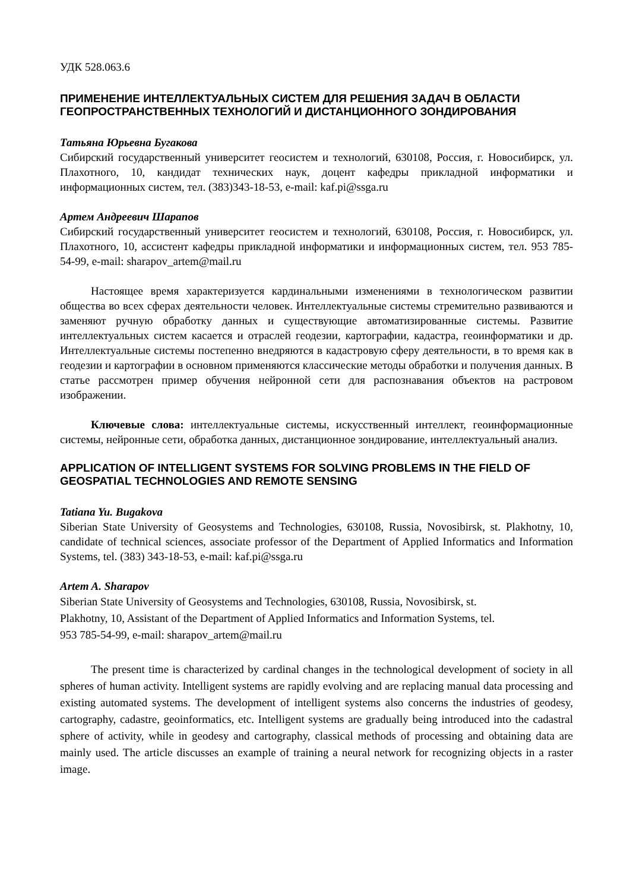УДК 528.063.6
ПРИМЕНЕНИЕ ИНТЕЛЛЕКТУАЛЬНЫХ СИСТЕМ ДЛЯ РЕШЕНИЯ ЗАДАЧ В ОБЛАСТИ ГЕОПРОСТРАНСТВЕННЫХ ТЕХНОЛОГИЙ И ДИСТАНЦИОННОГО ЗОНДИРОВАНИЯ
Татьяна Юрьевна Бугакова
Сибирский государственный университет геосистем и технологий, 630108, Россия, г. Новосибирск, ул. Плахотного, 10, кандидат технических наук, доцент кафедры прикладной информатики и информационных систем, тел. (383)343-18-53, e-mail: kaf.pi@ssga.ru
Артем Андреевич Шарапов
Сибирский государственный университет геосистем и технологий, 630108, Россия, г. Новосибирск, ул. Плахотного, 10, ассистент кафедры прикладной информатики и информационных систем, тел. 953 785-54-99, e-mail: sharapov_artem@mail.ru
Настоящее время характеризуется кардинальными изменениями в технологическом развитии общества во всех сферах деятельности человек. Интеллектуальные системы стремительно развиваются и заменяют ручную обработку данных и существующие автоматизированные системы. Развитие интеллектуальных систем касается и отраслей геодезии, картографии, кадастра, геоинформатики и др. Интеллектуальные системы постепенно внедряются в кадастровую сферу деятельности, в то время как в геодезии и картографии в основном применяются классические методы обработки и получения данных. В статье рассмотрен пример обучения нейронной сети для распознавания объектов на растровом изображении.
Ключевые слова: интеллектуальные системы, искусственный интеллект, геоинформационные системы, нейронные сети, обработка данных, дистанционное зондирование, интеллектуальный анализ.
APPLICATION OF INTELLIGENT SYSTEMS FOR SOLVING PROBLEMS IN THE FIELD OF GEOSPATIAL TECHNOLOGIES AND REMOTE SENSING
Tatiana Yu. Bugakova
Siberian State University of Geosystems and Technologies, 630108, Russia, Novosibirsk, st. Plakhotny, 10, candidate of technical sciences, associate professor of the Department of Applied Informatics and Information Systems, tel. (383) 343-18-53, e-mail: kaf.pi@ssga.ru
Artem A. Sharapov
Siberian State University of Geosystems and Technologies, 630108, Russia, Novosibirsk, st.
Plakhotny, 10, Assistant of the Department of Applied Informatics and Information Systems, tel.
953 785-54-99, e-mail: sharapov_artem@mail.ru
The present time is characterized by cardinal changes in the technological development of society in all spheres of human activity. Intelligent systems are rapidly evolving and are replacing manual data processing and existing automated systems. The development of intelligent systems also concerns the industries of geodesy, cartography, cadastre, geoinformatics, etc. Intelligent systems are gradually being introduced into the cadastral sphere of activity, while in geodesy and cartography, classical methods of processing and obtaining data are mainly used. The article discusses an example of training a neural network for recognizing objects in a raster image.